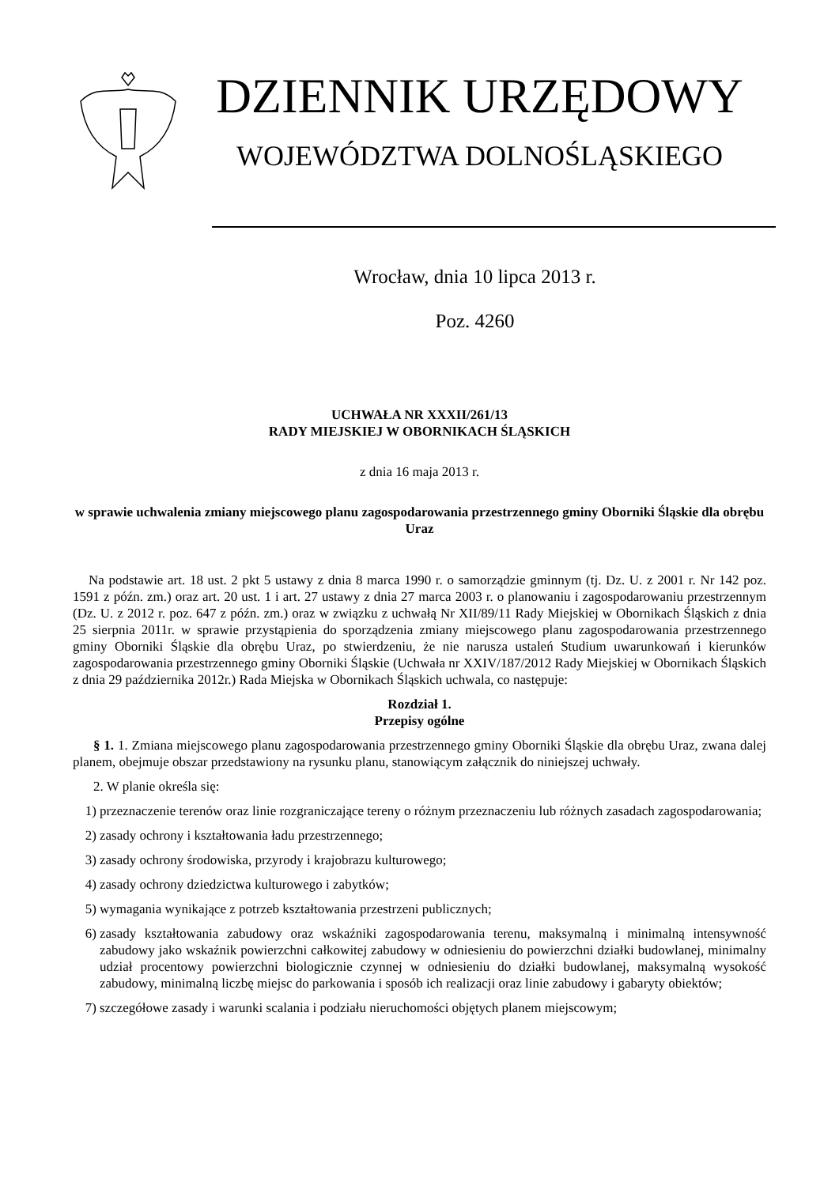DZIENNIK URZĘDOWY
WOJEWÓDZTWA DOLNOŚLĄSKIEGO
Wrocław, dnia 10 lipca 2013 r.
Poz. 4260
UCHWAŁA NR XXXII/261/13
RADY MIEJSKIEJ W OBORNIKACH ŚLĄSKICH
z dnia 16 maja 2013 r.
w sprawie uchwalenia zmiany miejscowego planu zagospodarowania przestrzennego gminy Oborniki Śląskie dla obrębu Uraz
Na podstawie art. 18 ust. 2 pkt 5 ustawy z dnia 8 marca 1990 r. o samorządzie gminnym (tj. Dz. U. z 2001 r. Nr 142 poz. 1591 z późn. zm.) oraz art. 20 ust. 1 i art. 27 ustawy z dnia 27 marca 2003 r. o planowaniu i zagospodarowaniu przestrzennym (Dz. U. z 2012 r. poz. 647 z późn. zm.) oraz w związku z uchwałą Nr XII/89/11 Rady Miejskiej w Obornikach Śląskich z dnia 25 sierpnia 2011r. w sprawie przystąpienia do sporządzenia zmiany miejscowego planu zagospodarowania przestrzennego gminy Oborniki Śląskie dla obrębu Uraz, po stwierdzeniu, że nie narusza ustaleń Studium uwarunkowań i kierunków zagospodarowania przestrzennego gminy Oborniki Śląskie (Uchwała nr XXIV/187/2012 Rady Miejskiej w Obornikach Śląskich z dnia 29 października 2012r.) Rada Miejska w Obornikach Śląskich uchwala, co następuje:
Rozdział 1.
Przepisy ogólne
§ 1. 1. Zmiana miejscowego planu zagospodarowania przestrzennego gminy Oborniki Śląskie dla obrębu Uraz, zwana dalej planem, obejmuje obszar przedstawiony na rysunku planu, stanowiącym załącznik do niniejszej uchwały.
2. W planie określa się:
1) przeznaczenie terenów oraz linie rozgraniczające tereny o różnym przeznaczeniu lub różnych zasadach zagospodarowania;
2) zasady ochrony i kształtowania ładu przestrzennego;
3) zasady ochrony środowiska, przyrody i krajobrazu kulturowego;
4) zasady ochrony dziedzictwa kulturowego i zabytków;
5) wymagania wynikające z potrzeb kształtowania przestrzeni publicznych;
6) zasady kształtowania zabudowy oraz wskaźniki zagospodarowania terenu, maksymalną i minimalną intensywność zabudowy jako wskaźnik powierzchni całkowitej zabudowy w odniesieniu do powierzchni działki budowlanej, minimalny udział procentowy powierzchni biologicznie czynnej w odniesieniu do działki budowlanej, maksymalną wysokość zabudowy, minimalną liczbę miejsc do parkowania i sposób ich realizacji oraz linie zabudowy i gabaryty obiektów;
7) szczegółowe zasady i warunki scalania i podziału nieruchomości objętych planem miejscowym;